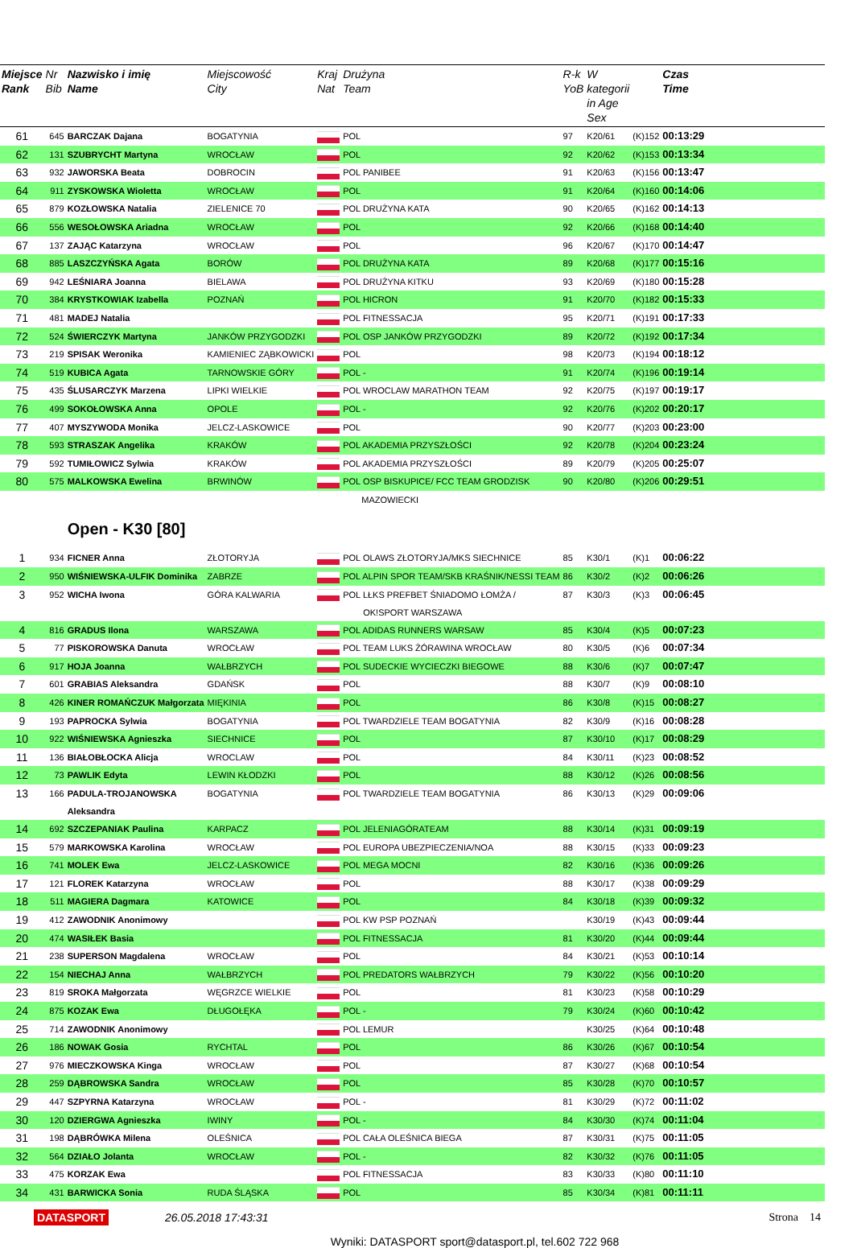| Miejsce Rank | Nr Bib | Nazwisko i imię Name | Miejscowość City | Kraj Nat | Drużyna Team | R-k YoB | W kategorii in Age Sex | | Czas Time | |
| --- | --- | --- | --- | --- | --- | --- | --- | --- | --- | --- |
| 61 | 645 | BARCZAK Dajana | BOGATYNIA | | POL | 97 | K20/61 | (K)152 | 00:13:29 | |
| 62 | 131 | SZUBRYCHT Martyna | WROCŁAW | | POL | 92 | K20/62 | (K)153 | 00:13:34 | |
| 63 | 932 | JAWORSKA Beata | DOBROCIN | | POL PANIBEE | 91 | K20/63 | (K)156 | 00:13:47 | |
| 64 | 911 | ZYSKOWSKA Wioletta | WROCŁAW | | POL | 91 | K20/64 | (K)160 | 00:14:06 | |
| 65 | 879 | KOZŁOWSKA Natalia | ZIELENICE 70 | | POL DRUŻYNA KATA | 90 | K20/65 | (K)162 | 00:14:13 | |
| 66 | 556 | WESOŁOWSKA Ariadna | WROCŁAW | | POL | 92 | K20/66 | (K)168 | 00:14:40 | |
| 67 | 137 | ZAJĄC Katarzyna | WROCŁAW | | POL | 96 | K20/67 | (K)170 | 00:14:47 | |
| 68 | 885 | LASZCZYŃSKA Agata | BORÓW | | POL DRUŻYNA KATA | 89 | K20/68 | (K)177 | 00:15:16 | |
| 69 | 942 | LEŚNIARA Joanna | BIELAWA | | POL DRUŻYNA KITKU | 93 | K20/69 | (K)180 | 00:15:28 | |
| 70 | 384 | KRYSTKOWIAK Izabella | POZNAŃ | | POL HICRON | 91 | K20/70 | (K)182 | 00:15:33 | |
| 71 | 481 | MADEJ Natalia | | | POL FITNESSACJA | 95 | K20/71 | (K)191 | 00:17:33 | |
| 72 | 524 | ŚWIERCZYK Martyna | JANKÓW PRZYGODZKI | | POL OSP JANKÓW PRZYGODZKI | 89 | K20/72 | (K)192 | 00:17:34 | |
| 73 | 219 | SPISAK Weronika | KAMIENIEC ZĄBKOWICKI | | POL | 98 | K20/73 | (K)194 | 00:18:12 | |
| 74 | 519 | KUBICA Agata | TARNOWSKIE GÓRY | | POL - | 91 | K20/74 | (K)196 | 00:19:14 | |
| 75 | 435 | ŚLUSARCZYK Marzena | LIPKI WIELKIE | | POL WROCLAW MARATHON TEAM | 92 | K20/75 | (K)197 | 00:19:17 | |
| 76 | 499 | SOKOŁOWSKA Anna | OPOLE | | POL - | 92 | K20/76 | (K)202 | 00:20:17 | |
| 77 | 407 | MYSZYWODA Monika | JELCZ-LASKOWICE | | POL | 90 | K20/77 | (K)203 | 00:23:00 | |
| 78 | 593 | STRASZAK Angelika | KRAKÓW | | POL AKADEMIA PRZYSZŁOŚCI | 92 | K20/78 | (K)204 | 00:23:24 | |
| 79 | 592 | TUMIŁOWICZ Sylwia | KRAKÓW | | POL AKADEMIA PRZYSZŁOŚCI | 89 | K20/79 | (K)205 | 00:25:07 | |
| 80 | 575 | MALKOWSKA Ewelina | BRWINÓW | | POL OSP BISKUPICE/ FCC TEAM GRODZISK | 90 | K20/80 | (K)206 | 00:29:51 | |
| | | | | | MAZOWIECKI | | | | | |
| | | Open - K30 [80] | | | | | | | | |
| 1 | 934 | FICNER Anna | ZŁOTORYJA | | POL OLAWS ZŁOTORYJA/MKS SIECHNICE | 85 | K30/1 | (K)1 | 00:06:22 | |
| 2 | 950 | WIŚNIEWSKA-ULFIK Dominika | ZABRZE | | POL ALPIN SPOR TEAM/SKB KRAŚNIK/NESSI TEAM | 86 | K30/2 | (K)2 | 00:06:26 | |
| 3 | 952 | WICHA Iwona | GÓRA KALWARIA | | POL LŁKS PREFBET ŚNIADOMO ŁOMŻA / OK!SPORT WARSZAWA | 87 | K30/3 | (K)3 | 00:06:45 | |
| 4 | 816 | GRADUS Ilona | WARSZAWA | | POL ADIDAS RUNNERS WARSAW | 85 | K30/4 | (K)5 | 00:07:23 | |
| 5 | 77 | PISKOROWSKA Danuta | WROCŁAW | | POL TEAM LUKS ŻÓRAWINA WROCŁAW | 80 | K30/5 | (K)6 | 00:07:34 | |
| 6 | 917 | HOJA Joanna | WAŁBRZYCH | | POL SUDECKIE WYCIECZKI BIEGOWE | 88 | K30/6 | (K)7 | 00:07:47 | |
| 7 | 601 | GRABIAS Aleksandra | GDAŃSK | | POL | 88 | K30/7 | (K)9 | 00:08:10 | |
| 8 | 426 | KINER ROMAŃCZUK Małgorzata | MIĘKINIA | | POL | 86 | K30/8 | (K)15 | 00:08:27 | |
| 9 | 193 | PAPROCKA Sylwia | BOGATYNIA | | POL TWARDZIELE TEAM BOGATYNIA | 82 | K30/9 | (K)16 | 00:08:28 | |
| 10 | 922 | WIŚNIEWSKA Agnieszka | SIECHNICE | | POL | 87 | K30/10 | (K)17 | 00:08:29 | |
| 11 | 136 | BIAŁOBŁOCKA Alicja | WROCLAW | | POL | 84 | K30/11 | (K)23 | 00:08:52 | |
| 12 | 73 | PAWLIK Edyta | LEWIN KŁODZKI | | POL | 88 | K30/12 | (K)26 | 00:08:56 | |
| 13 | 166 | PADULA-TROJANOWSKA Aleksandra | BOGATYNIA | | POL TWARDZIELE TEAM BOGATYNIA | 86 | K30/13 | (K)29 | 00:09:06 | |
| 14 | 692 | SZCZEPANIAK Paulina | KARPACZ | | POL JELENIAGÓRATEAM | 88 | K30/14 | (K)31 | 00:09:19 | |
| 15 | 579 | MARKOWSKA Karolina | WROCŁAW | | POL EUROPA UBEZPIECZENIA/NOA | 88 | K30/15 | (K)33 | 00:09:23 | |
| 16 | 741 | MOLEK Ewa | JELCZ-LASKOWICE | | POL MEGA MOCNI | 82 | K30/16 | (K)36 | 00:09:26 | |
| 17 | 121 | FLOREK Katarzyna | WROCŁAW | | POL | 88 | K30/17 | (K)38 | 00:09:29 | |
| 18 | 511 | MAGIERA Dagmara | KATOWICE | | POL | 84 | K30/18 | (K)39 | 00:09:32 | |
| 19 | 412 | ZAWODNIK Anonimowy | | | POL KW PSP POZNAŃ | | K30/19 | (K)43 | 00:09:44 | |
| 20 | 474 | WASIŁEK Basia | | | POL FITNESSACJA | 81 | K30/20 | (K)44 | 00:09:44 | |
| 21 | 238 | SUPERSON Magdalena | WROCŁAW | | POL | 84 | K30/21 | (K)53 | 00:10:14 | |
| 22 | 154 | NIECHAJ Anna | WAŁBRZYCH | | POL PREDATORS WAŁBRZYCH | 79 | K30/22 | (K)56 | 00:10:20 | |
| 23 | 819 | SROKA Małgorzata | WĘGRZCE WIELKIE | | POL | 81 | K30/23 | (K)58 | 00:10:29 | |
| 24 | 875 | KOZAK Ewa | DŁUGOŁĘKA | | POL - | 79 | K30/24 | (K)60 | 00:10:42 | |
| 25 | 714 | ZAWODNIK Anonimowy | | | POL LEMUR | | K30/25 | (K)64 | 00:10:48 | |
| 26 | 186 | NOWAK Gosia | RYCHTAL | | POL | 86 | K30/26 | (K)67 | 00:10:54 | |
| 27 | 976 | MIECZKOWSKA Kinga | WROCŁAW | | POL | 87 | K30/27 | (K)68 | 00:10:54 | |
| 28 | 259 | DĄBROWSKA Sandra | WROCŁAW | | POL | 85 | K30/28 | (K)70 | 00:10:57 | |
| 29 | 447 | SZPYRNA Katarzyna | WROCŁAW | | POL - | 81 | K30/29 | (K)72 | 00:11:02 | |
| 30 | 120 | DZIERGWA Agnieszka | IWINY | | POL - | 84 | K30/30 | (K)74 | 00:11:04 | |
| 31 | 198 | DĄBRÓWKA Milena | OLEŚNICA | | POL CAŁA OLEŚNICA BIEGA | 87 | K30/31 | (K)75 | 00:11:05 | |
| 32 | 564 | DZIAŁO Jolanta | WROCŁAW | | POL - | 82 | K30/32 | (K)76 | 00:11:05 | |
| 33 | 475 | KORZAK Ewa | | | POL FITNESSACJA | 83 | K30/33 | (K)80 | 00:11:10 | |
| 34 | 431 | BARWICKA Sonia | RUDA ŚLĄSKA | | POL | 85 | K30/34 | (K)81 | 00:11:11 | |
DATASPORT 26.05.2018 17:43:31 Strona 14
Wyniki: DATASPORT sport@datasport.pl, tel.602 722 968